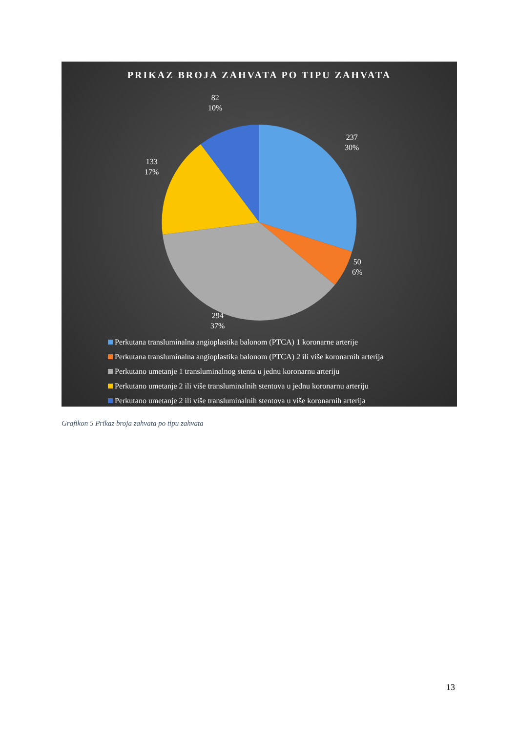PRIKAZ BROJA ZAHVATA PO TIPU ZAHVATA
82
10%
237
30%
133
17%
50
6%
294
37%
Perkutana transluminalna angioplastika balonom (PTCA) 1 koronarne arterije
Perkutana transluminalna angioplastika balonom (PTCA) 2 ili više koronarnih arterija
Perkutano umetanje 1 transluminalnog stenta u jednu koronarnu arteriju
Perkutano umetanje 2 ili više transluminalnih stentova u jednu koronarnu arteriju
Perkutano umetanje 2 ili više transluminalnih stentova u više koronarnih arterija
Grafikon 5 Prikaz broja zahvata po tipu zahvata
13